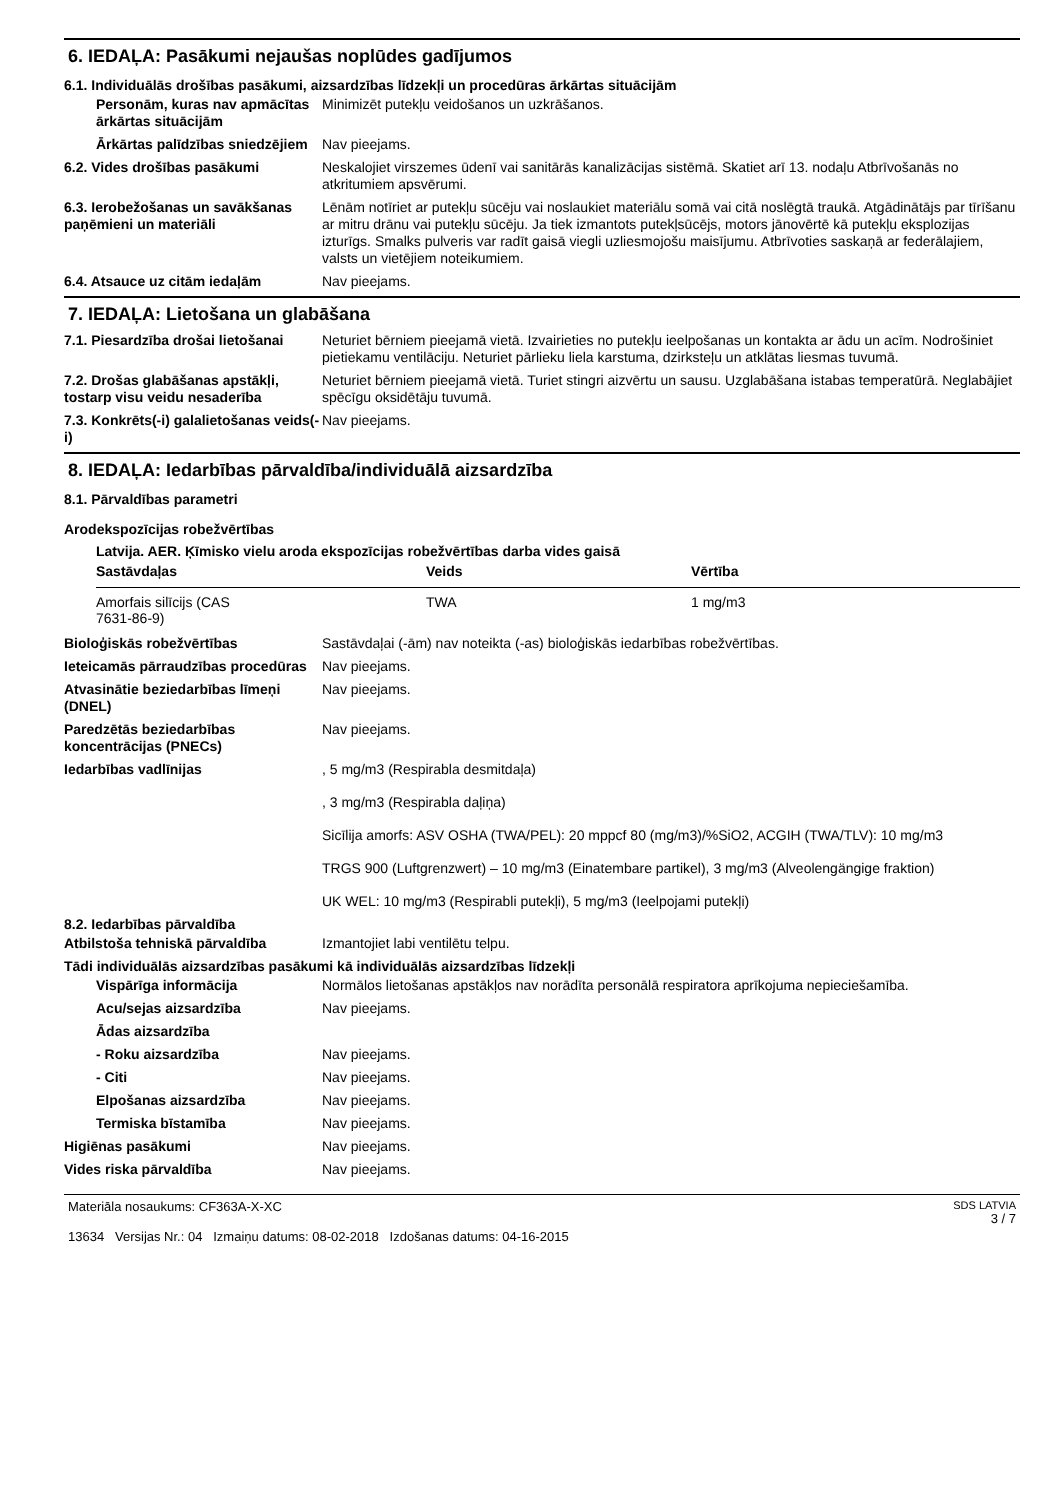6. IEDAĻA: Pasākumi nejaušas noplūdes gadījumos
6.1. Individuālās drošības pasākumi, aizsardzības līdzekļi un procedūras ārkārtas situācijām
Personām, kuras nav apmācītas ārkārtas situācijām
Minimizēt putekļu veidošanos un uzkrāšanos.
Ārkārtas palīdzības sniedzējiem
Nav pieejams.
6.2. Vides drošības pasākumi Neskalojiet virszemes ūdenī vai sanitārās kanalizācijas sistēmā. Skatiet arī 13. nodaļu Atbrīvošanās no atkritumiem apsvērumi.
6.3. Ierobežošanas un savākšanas paņēmieni un materiāli
Lēnām notīriet ar putekļu sūcēju vai noslaukiet materiālu somā vai citā noslēgtā traukā. Atgādinātājs par tīrīšanu ar mitru drānu vai putekļu sūcēju. Ja tiek izmantots putekļsūcējs, motors jānovērtē kā putekļu eksplozijas izturīgs. Smalks pulveris var radīt gaisā viegli uzliesmojošu maisījumu. Atbrīvoties saskaņā ar federālajiem, valsts un vietējiem noteikumiem.
6.4. Atsauce uz citām iedaļām Nav pieejams.
7. IEDAĻA: Lietošana un glabāšana
7.1. Piesardzība drošai lietošanai
Neturiet bērniem pieejamā vietā. Izvairieties no putekļu ieelpošanas un kontakta ar ādu un acīm. Nodrošiniet pietiekamu ventilāciju. Neturiet pārlieku liela karstuma, dzirksteļu un atklātas liesmas tuvumā.
7.2. Drošas glabāšanas apstākļi, tostarp visu veidu nesaderība
Neturiet bērniem pieejamā vietā. Turiet stingri aizvērtu un sausu. Uzglabāšana istabas temperatūrā. Neglabājiet spēcīgu oksidētāju tuvumā.
7.3. Konkrēts(-i) galalietošanas veids(-i)
Nav pieejams.
8. IEDAĻA: Iedarbības pārvaldība/individuālā aizsardzība
8.1. Pārvaldības parametri
Arodekspozīcijas robežvērtības
Latvija. AER. Ķīmisko vielu aroda ekspozīcijas robežvērtības darba vides gaisā
| Sastāvdaļas | Veids | Vērtība |
| --- | --- | --- |
| Amorfais silīcijs (CAS 7631-86-9) | TWA | 1 mg/m3 |
Bioloģiskās robežvērtības Sastāvdaļai (-ām) nav noteikta (-as) bioloģiskās iedarbības robežvērtības.
Ieteicamās pārraudzības procedūras
Nav pieejams.
Atvasinātie beziedarbības līmeņi (DNEL)
Nav pieejams.
Paredzētās beziedarbības koncentrācijas (PNECs)
Nav pieejams.
Iedarbības vadlīnijas , 5 mg/m3 (Respirabla desmitdaļa)
, 3 mg/m3 (Respirabla daļiņa)
Sicīlija amorfs: ASV OSHA (TWA/PEL): 20 mppcf 80 (mg/m3)/%SiO2, ACGIH (TWA/TLV): 10 mg/m3
TRGS 900 (Luftgrenzwert) – 10 mg/m3 (Einatembare partikel), 3 mg/m3 (Alveolengängige fraktion)
UK WEL: 10 mg/m3 (Respirabli putekļi), 5 mg/m3 (Ieelpojami putekļi)
8.2. Iedarbības pārvaldība
Atbilstoša tehniskā pārvaldība Izmantojiet labi ventilētu telpu.
Tādi individuālās aizsardzības pasākumi kā individuālās aizsardzības līdzekļi
Vispārīga informācija Normālos lietošanas apstākļos nav norādīta personālā respiratora aprīkojuma nepieciešamība.
Acu/sejas aizsardzība Nav pieejams.
Ādas aizsardzība
- Roku aizsardzība Nav pieejams.
- Citi Nav pieejams.
Elpošanas aizsardzība Nav pieejams.
Termiska bīstamība Nav pieejams.
Higiēnas pasākumi Nav pieejams.
Vides riska pārvaldība Nav pieejams.
Materiāla nosaukums: CF363A-X-XC
13634 Versijas Nr.: 04 Izmaiņu datums: 08-02-2018 Izdošanas datums: 04-16-2015
SDS LATVIA
3 / 7